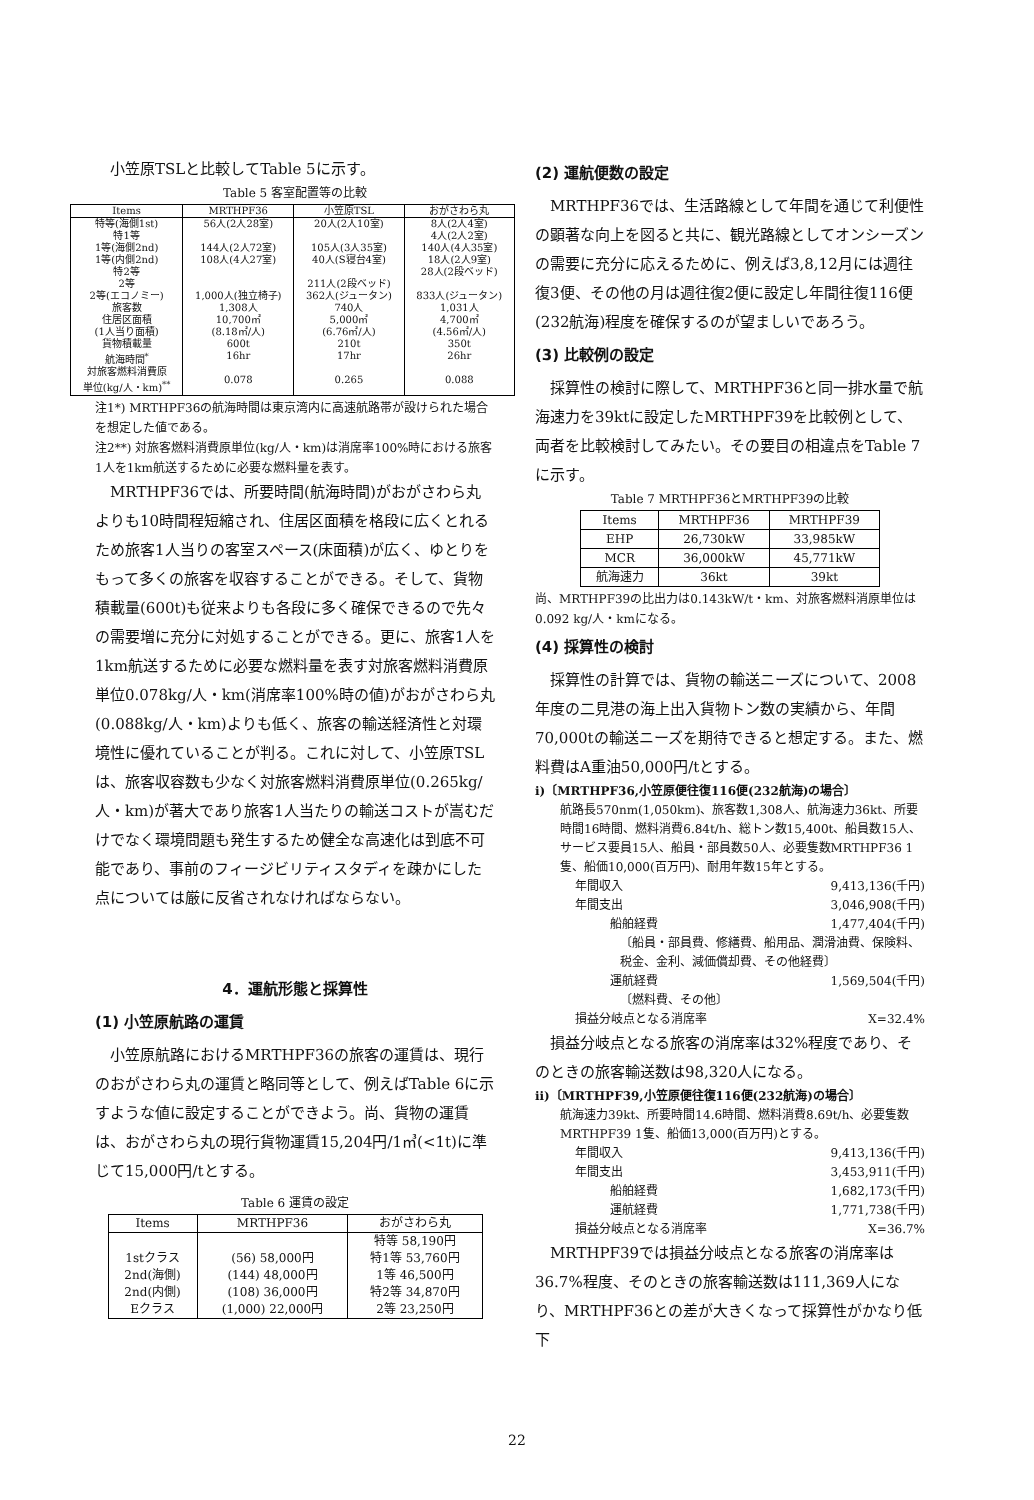小笠原TSLと比較してTable 5に示す。
Table 5 客室配置等の比較
| Items | MRTHPF36 | 小笠原TSL | おがさわら丸 |
| --- | --- | --- | --- |
| 特等(海側1st) 特1等 1等(海側2nd) 1等(内側2nd) 特2等 2等 2等(エコノミー) 旅客数 住居区面積 (1人当り面積) 貨物積載量 航海時間<sup>*</sup> 対旅客燃料消費原 単位(kg/人・km)<sup>**</sup> | 56人(2人28室) 144人(2人72室) 108人(4人27室) 1,000人(独立椅子) 1,308人 10,700㎡ (8.18㎡/人) 600t 16hr 0.078 | 20人(2人10室) 105人(3人35室) 40人(S寝台4室) 211人(2段ベッド) 362人(ジュータン) 740人 5,000㎡ (6.76㎡/人) 210t 17hr 0.265 | 8人(2人4室) 4人(2人2室) 140人(4人35室) 18人(2人9室) 28人(2段ベッド) 833人(ジュータン) 1,031人 4,700㎡ (4.56㎡/人) 350t 26hr 0.088 |
注1*) MRTHPF36の航海時間は東京湾内に高速航路帯が設けられた場合を想定した値である。
注2**) 対旅客燃料消費原単位(kg/人・km)は消席率100%時における旅客1人を1km航送するために必要な燃料量を表す。
MRTHPF36では、所要時間(航海時間)がおがさわら丸よりも10時間程短縮され、住居区面積を格段に広くとれるため旅客1人当りの客室スペース(床面積)が広く、ゆとりをもって多くの旅客を収容することができる。そして、貨物積載量(600t)も従来よりも各段に多く確保できるので先々の需要増に充分に対処することができる。更に、旅客1人を1km航送するために必要な燃料量を表す対旅客燃料消費原単位0.078kg/人・km(消席率100%時の値)がおがさわら丸(0.088kg/人・km)よりも低く、旅客の輸送経済性と対環境性に優れていることが判る。これに対して、小笠原TSLは、旅客収容数も少なく対旅客燃料消費原単位(0.265kg/人・km)が著大であり旅客1人当たりの輸送コストが嵩むだけでなく環境問題も発生するため健全な高速化は到底不可能であり、事前のフィージビリティスタディを疎かにした点については厳に反省されなければならない。
4．運航形態と採算性
(1) 小笠原航路の運賃
小笠原航路におけるMRTHPF36の旅客の運賃は、現行のおがさわら丸の運賃と略同等として、例えばTable 6に示すような値に設定することができよう。尚、貨物の運賃は、おがさわら丸の現行貨物運賃15,204円/1㎥(<1t)に準じて15,000円/tとする。
Table 6 運賃の設定
| Items | MRTHPF36 | おがさわら丸 |
| --- | --- | --- |
| 1stクラス 2nd(海側) 2nd(内側) Eクラス | (56) 58,000円 (144) 48,000円 (108) 36,000円 (1,000) 22,000円 | 特等 58,190円 特1等 53,760円 1等 46,500円 特2等 34,870円 2等 23,250円 |
(2) 運航便数の設定
MRTHPF36では、生活路線として年間を通じて利便性の顕著な向上を図ると共に、観光路線としてオンシーズンの需要に充分に応えるために、例えば3,8,12月には週往復3便、その他の月は週往復2便に設定し年間往復116便(232航海)程度を確保するのが望ましいであろう。
(3) 比較例の設定
採算性の検討に際して、MRTHPF36と同一排水量で航海速力を39ktに設定したMRTHPF39を比較例として、両者を比較検討してみたい。その要目の相違点をTable 7に示す。
Table 7 MRTHPF36とMRTHPF39の比較
| Items | MRTHPF36 | MRTHPF39 |
| --- | --- | --- |
| EHP | 26,730kW | 33,985kW |
| MCR | 36,000kW | 45,771kW |
| 航海速力 | 36kt | 39kt |
尚、MRTHPF39の比出力は0.143kW/t・km、対旅客燃料消原単位は0.092 kg/人・kmになる。
(4) 採算性の検討
採算性の計算では、貨物の輸送ニーズについて、2008年度の二見港の海上出入貨物トン数の実績から、年間70,000tの輸送ニーズを期待できると想定する。また、燃料費はA重油50,000円/tとする。
i)〔MRTHPF36,小笠原便往復116便(232航海)の場合〕
航路長570nm(1,050km)、旅客数1,308人、航海速力36kt、所要時間16時間、燃料消費6.84t/h、総トン数15,400t、船員数15人、サービス要員15人、船員・部員数50人、必要隻数MRTHPF36 1隻、船価10,000(百万円)、耐用年数15年とする。
年間収入 9,413,136(千円)
年間支出 3,046,908(千円)
船舶経費 1,477,404(千円)
〔船員・部員費、修繕費、船用品、潤滑油費、保険料、税金、金利、減価償却費、その他経費〕
運航経費 1,569,504(千円)
〔燃料費、その他〕
損益分岐点となる消席率 X=32.4%
損益分岐点となる旅客の消席率は32%程度であり、そのときの旅客輸送数は98,320人になる。
ii)〔MRTHPF39,小笠原便往復116便(232航海)の場合〕
航海速力39kt、所要時間14.6時間、燃料消費8.69t/h、必要隻数MRTHPF39 1隻、船価13,000(百万円)とする。
年間収入 9,413,136(千円)
年間支出 3,453,911(千円)
船舶経費 1,682,173(千円)
運航経費 1,771,738(千円)
損益分岐点となる消席率 X=36.7%
MRTHPF39では損益分岐点となる旅客の消席率は36.7%程度、そのときの旅客輸送数は111,369人になり、MRTHPF36との差が大きくなって採算性がかなり低下
22